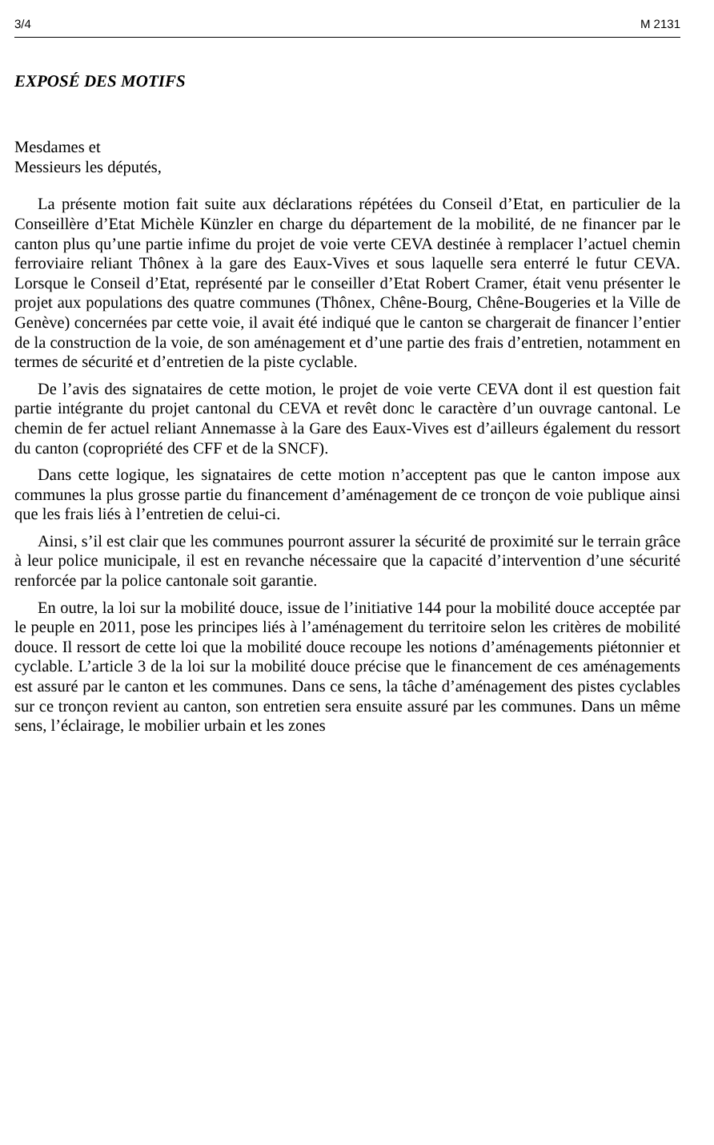3/4 M 2131
EXPOSÉ DES MOTIFS
Mesdames et
Messieurs les députés,
La présente motion fait suite aux déclarations répétées du Conseil d’Etat, en particulier de la Conseillère d’Etat Michèle Künzler en charge du département de la mobilité, de ne financer par le canton plus qu’une partie infime du projet de voie verte CEVA destinée à remplacer l’actuel chemin ferroviaire reliant Thônex à la gare des Eaux-Vives et sous laquelle sera enterré le futur CEVA. Lorsque le Conseil d’Etat, représenté par le conseiller d’Etat Robert Cramer, était venu présenter le projet aux populations des quatre communes (Thônex, Chêne-Bourg, Chêne-Bougeries et la Ville de Genève) concernées par cette voie, il avait été indiqué que le canton se chargerait de financer l’entier de la construction de la voie, de son aménagement et d’une partie des frais d’entretien, notamment en termes de sécurité et d’entretien de la piste cyclable.
De l’avis des signataires de cette motion, le projet de voie verte CEVA dont il est question fait partie intégrante du projet cantonal du CEVA et revêt donc le caractère d’un ouvrage cantonal. Le chemin de fer actuel reliant Annemasse à la Gare des Eaux-Vives est d’ailleurs également du ressort du canton (copropriété des CFF et de la SNCF).
Dans cette logique, les signataires de cette motion n’acceptent pas que le canton impose aux communes la plus grosse partie du financement d’aménagement de ce tronçon de voie publique ainsi que les frais liés à l’entretien de celui-ci.
Ainsi, s’il est clair que les communes pourront assurer la sécurité de proximité sur le terrain grâce à leur police municipale, il est en revanche nécessaire que la capacité d’intervention d’une sécurité renforcée par la police cantonale soit garantie.
En outre, la loi sur la mobilité douce, issue de l’initiative 144 pour la mobilité douce acceptée par le peuple en 2011, pose les principes liés à l’aménagement du territoire selon les critères de mobilité douce. Il ressort de cette loi que la mobilité douce recoupe les notions d’aménagements piétonnier et cyclable. L’article 3 de la loi sur la mobilité douce précise que le financement de ces aménagements est assuré par le canton et les communes. Dans ce sens, la tâche d’aménagement des pistes cyclables sur ce tronçon revient au canton, son entretien sera ensuite assuré par les communes. Dans un même sens, l’éclairage, le mobilier urbain et les zones